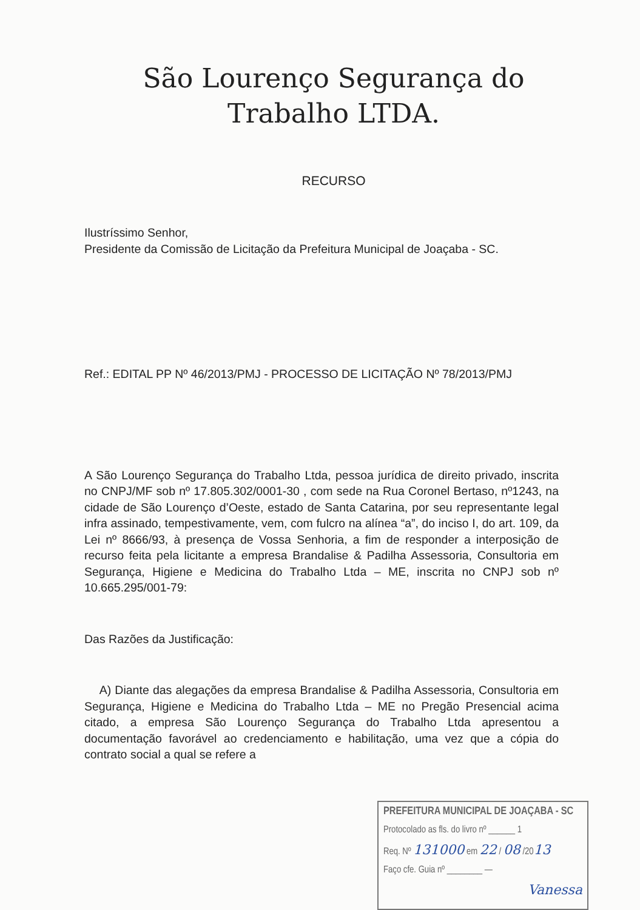São Lourenço Segurança do
Trabalho LTDA.
RECURSO
Ilustríssimo Senhor,
Presidente da Comissão de Licitação da Prefeitura Municipal de Joaçaba - SC.
Ref.: EDITAL PP Nº 46/2013/PMJ - PROCESSO DE LICITAÇÃO Nº 78/2013/PMJ
A São Lourenço Segurança do Trabalho Ltda, pessoa jurídica de direito privado, inscrita no CNPJ/MF sob nº 17.805.302/0001-30 , com sede na Rua Coronel Bertaso, nº1243, na cidade de São Lourenço d’Oeste, estado de Santa Catarina, por seu representante legal infra assinado, tempestivamente, vem, com fulcro na alínea “a”, do inciso I, do art. 109, da Lei nº 8666/93, à presença de Vossa Senhoria, a fim de responder a interposição de recurso feita pela licitante a empresa Brandalise & Padilha Assessoria, Consultoria em Segurança, Higiene e Medicina do Trabalho Ltda – ME, inscrita no CNPJ sob nº 10.665.295/001-79:
Das Razões da Justificação:
A) Diante das alegações da empresa Brandalise & Padilha Assessoria, Consultoria em Segurança, Higiene e Medicina do Trabalho Ltda – ME no Pregão Presencial acima citado, a empresa São Lourenço Segurança do Trabalho Ltda apresentou a documentação favorável ao credenciamento e habilitação, uma vez que a cópia do contrato social a qual se refere a
PREFEITURA MUNICIPAL DE JOAÇABA - SC
Protocolado as fls. do livro nº ______ 1
Req. Nº 131000 em 22 / 08 /2013
Faço cfe. Guia nº ________ —
Vanessa